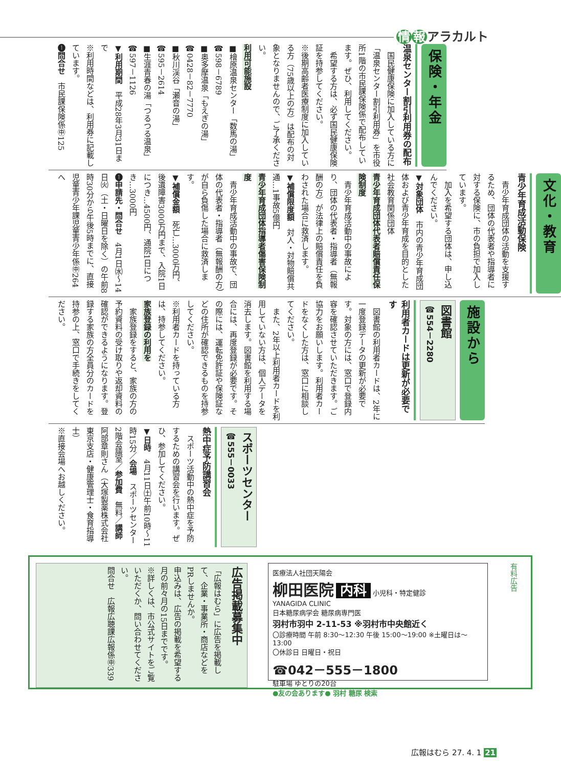情 報 アラカルト
保険・年金
温泉センター割引利用券の配布
　国民健康保険に加入している方に「温泉センター割引利用券」を市役所1階の市民課保険係で配布しています。ぜひ、利用してください。
　希望する方は、必ず国民健康保険証を持参してください。
※後期高齢者医療制度に加入している方（75歳以上の方）は配布の対象となりませんので、ご了承ください。
利用可能施設
■檜原温泉センター「数馬の湯」
☎598－6789
■奥多摩温泉「もえぎの湯」
☎0428－82－7770
■秋川渓谷「瀬音の湯」
☎595－2614
■生涯青春の湯「つるつる温泉」
☎597－1126
▼利用期間　平成28年3月31日まで
※利用時間などは、利用券に記載しています。
➊問合せ　市民課保険係㊥125
文化・教育
青少年育成活動保険
　青少年育成団体の活動を支援するため、団体の代表者や指導者に対する保険に、市の負担で加入しています。
　加入を希望する団体は、申し込んでください。
▼対象団体　市内の青少年育成団体および青少年育成を目的とした社会教育関係団体
青少年育成団体代表者賠償責任保険制度
　青少年育成活動中の事故により、団体の代表者・指導者（無報酬の方）が法律上の賠償責任を負わされた場合に救済します。
▼補償限度額　対人・対物賠償共通…1事故5億円
青少年育成団体指導者傷害保険制度
　青少年育成活動中の事故で、団体の代表者・指導者（無報酬の方）が自ら負傷した場合に救済します。
▼補償金額　死亡…3000万円、後遺障害3000万円まで、入院1日につき…4500円、通院1日につき…3000円
➊申請先・問合せ　4月1日㈬～14日㈫（土・日曜日を除く）の午前8時30分から午後5時までに、直接児童青少年課児童青少年係㊥264へ
施設から
図書館
☎554－2280
利用者カードは更新が必要です
　図書館の利用者カードは、2年に一度登録データの更新が必要です。対象の方には、窓口で登録内容を確認させていただきます。ご協力をお願いします。利用者カードをなくした方は、窓口に相談してください。
　また、2年以上利用者カードを利用していない方は、個人データを消去します。図書館を利用する場合には、再度登録が必要です。その際には、運転免許証や保険証などの住所が確認できるものを持参してください。
※利用者カードを持っている方は、持参してください。
家族登録の利用を
　家族登録をすると、家族の方の予約資料の受け取りや返却資料の確認ができるようになります。登録する家族の方全員分のカードを持参の上、窓口で手続きをしてください。
スポーツセンター
☎555－0033
熱中症予防講習会
　スポーツ活動中の熱中症を予防するための講習会を行います。ぜひ、参加してください。
▼日時　4月11日㈯午前10時～11時15分／会場　スポーツセンター2階会議室／参加費　無料／講師　阿部章則さん（大塚製薬株式会社東京支店・健康管理士・食育指導士）
※直接会場へお越しください。
有料広告
医療法人社団天陽会
柳田医院 内科 小児科・特定健診
YANAGIDA CLINIC
日本糖尿病学会 糖尿病専門医
羽村市羽中 2-11-53 ※羽村市中央館近く
〇診療時間 午前 8:30～12:30 午後 15:00～19:00 ※土曜日は～13:00
〇休診日 日曜日・祝日
☎042－555－1800
駐車場 ゆとりの20台
●友の会あります● 羽村 糖尿 検索
広告掲載募集中
「広報はむら」に広告を掲載して、企業・事業所・商店などをPRしませんか。
申込みは、広告の掲載を希望する月の前々月の15日までです。
※詳しくは、市公式サイトをご覧いただくか、問い合わせてください。
問合せ　広報広聴課広報係㊥339
広報はむら 27. 4. 1 21